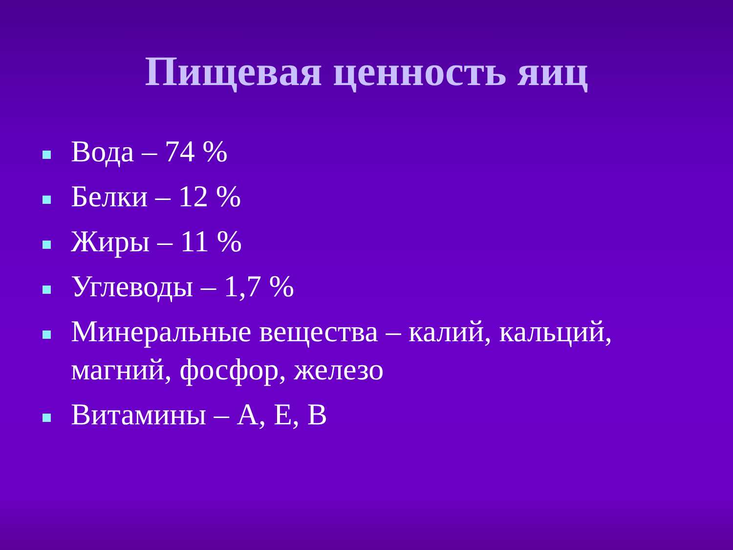Пищевая ценность яиц
Вода – 74 %
Белки – 12 %
Жиры – 11 %
Углеводы – 1,7 %
Минеральные вещества – калий, кальций, магний, фосфор, железо
Витамины – А, Е, В